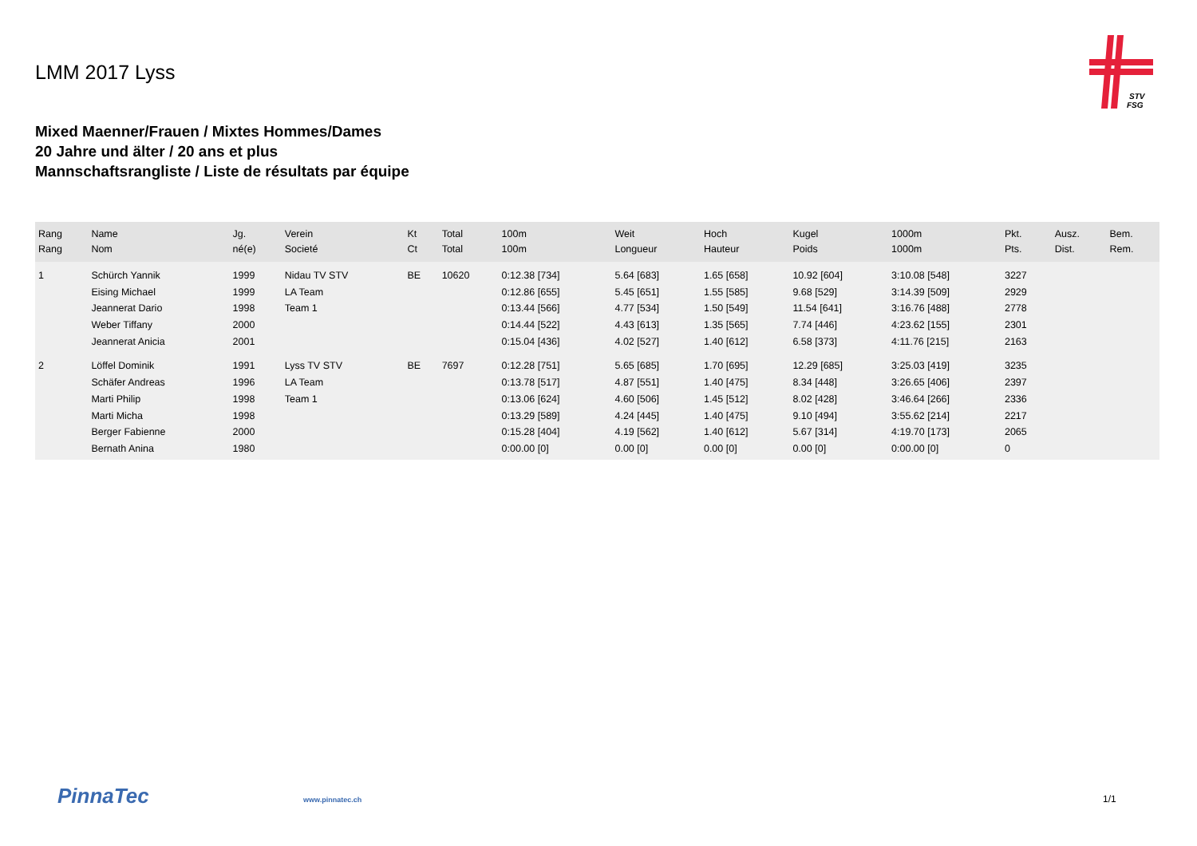LMM 2017 Lyss
STV
FSG
Mixed Maenner/Frauen / Mixtes Hommes/Dames
20 Jahre und älter / 20 ans et plus
Mannschaftsrangliste / Liste de résultats par équipe
| Rang Rang | Name Nom | Jg. né(e) | Verein Societé | Kt Ct | Total Total | 100m 100m | Weit Longueur | Hoch Hauteur | Kugel Poids | 1000m 1000m | Pkt. Pts. | Ausz. Dist. | Bem. Rem. |
| --- | --- | --- | --- | --- | --- | --- | --- | --- | --- | --- | --- | --- | --- |
| 1 | Schürch Yannik | 1999 | Nidau TV STV | BE | 10620 | 0:12.38 [734] | 5.64 [683] | 1.65 [658] | 10.92 [604] | 3:10.08 [548] | 3227 | | |
| | Eising Michael | 1999 | LA Team | | | 0:12.86 [655] | 5.45 [651] | 1.55 [585] | 9.68 [529] | 3:14.39 [509] | 2929 | | |
| | Jeannerat Dario | 1998 | Team 1 | | | 0:13.44 [566] | 4.77 [534] | 1.50 [549] | 11.54 [641] | 3:16.76 [488] | 2778 | | |
| | Weber Tiffany | 2000 | | | | 0:14.44 [522] | 4.43 [613] | 1.35 [565] | 7.74 [446] | 4:23.62 [155] | 2301 | | |
| | Jeannerat Anicia | 2001 | | | | 0:15.04 [436] | 4.02 [527] | 1.40 [612] | 6.58 [373] | 4:11.76 [215] | 2163 | | |
| 2 | Löffel Dominik | 1991 | Lyss TV STV | BE | 7697 | 0:12.28 [751] | 5.65 [685] | 1.70 [695] | 12.29 [685] | 3:25.03 [419] | 3235 | | |
| | Schäfer Andreas | 1996 | LA Team | | | 0:13.78 [517] | 4.87 [551] | 1.40 [475] | 8.34 [448] | 3:26.65 [406] | 2397 | | |
| | Marti Philip | 1998 | Team 1 | | | 0:13.06 [624] | 4.60 [506] | 1.45 [512] | 8.02 [428] | 3:46.64 [266] | 2336 | | |
| | Marti Micha | 1998 | | | | 0:13.29 [589] | 4.24 [445] | 1.40 [475] | 9.10 [494] | 3:55.62 [214] | 2217 | | |
| | Berger Fabienne | 2000 | | | | 0:15.28 [404] | 4.19 [562] | 1.40 [612] | 5.67 [314] | 4:19.70 [173] | 2065 | | |
| | Bernath Anina | 1980 | | | | 0:00.00 [0] | 0.00 [0] | 0.00 [0] | 0.00 [0] | 0:00.00 [0] | 0 | | |
PinnaTec www.pinnatec.ch 1/1